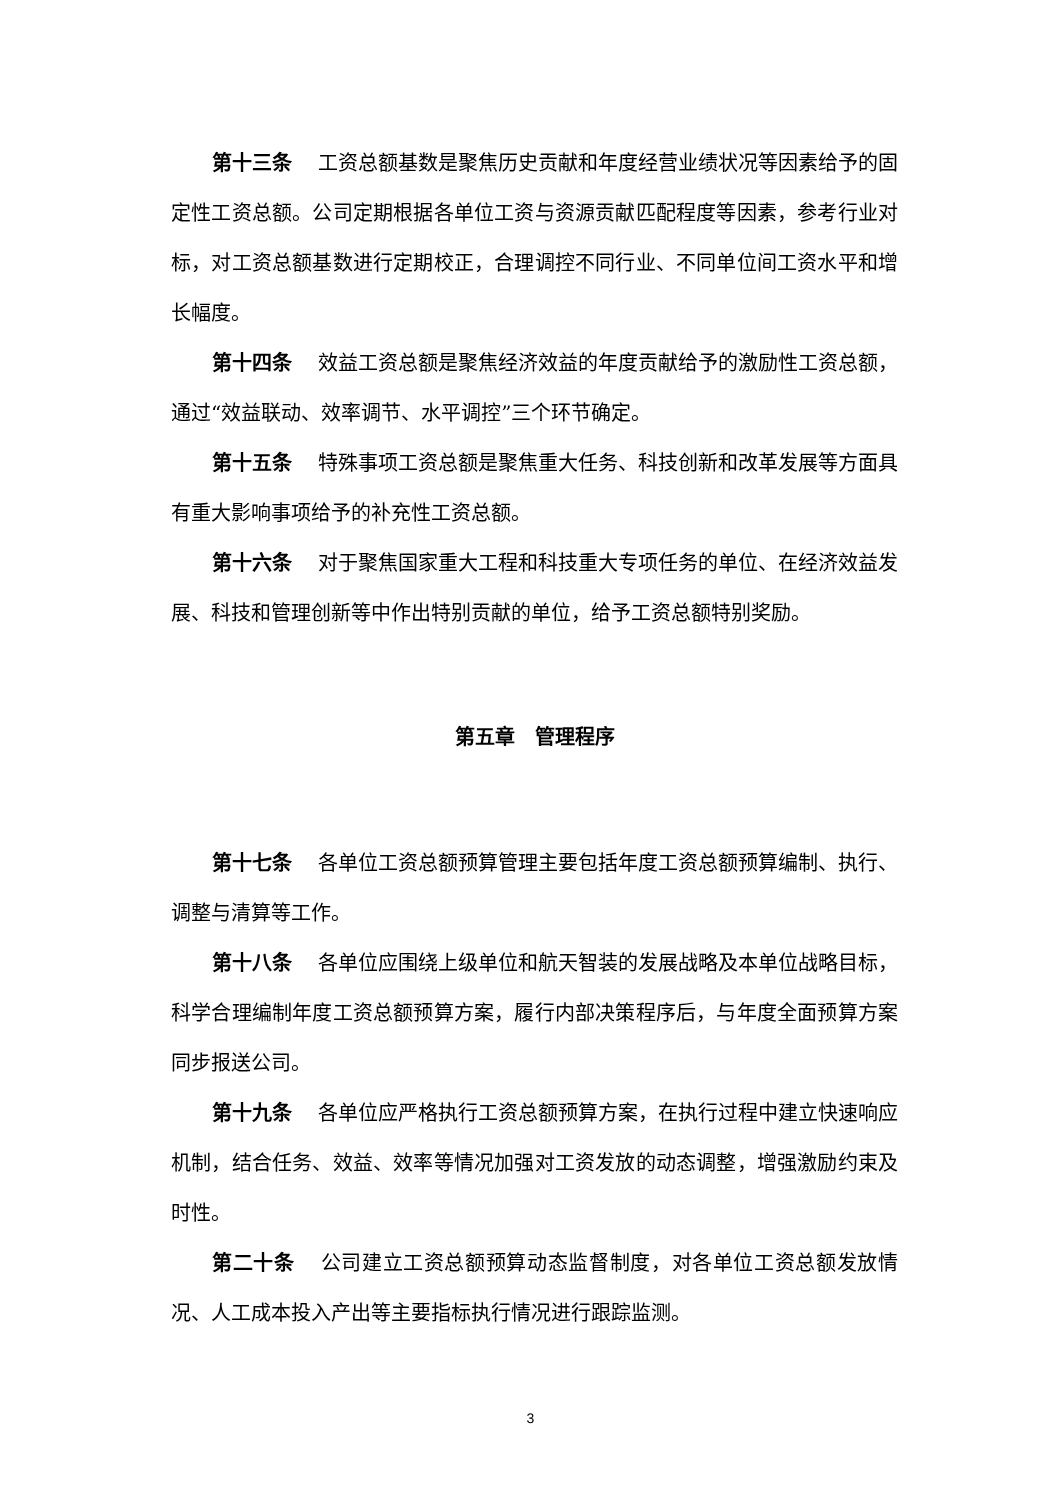第十三条 工资总额基数是聚焦历史贡献和年度经营业绩状况等因素给予的固定性工资总额。公司定期根据各单位工资与资源贡献匹配程度等因素，参考行业对标，对工资总额基数进行定期校正，合理调控不同行业、不同单位间工资水平和增长幅度。
第十四条 效益工资总额是聚焦经济效益的年度贡献给予的激励性工资总额，通过“效益联动、效率调节、水平调控”三个环节确定。
第十五条 特殊事项工资总额是聚焦重大任务、科技创新和改革发展等方面具有重大影响事项给予的补充性工资总额。
第十六条 对于聚焦国家重大工程和科技重大专项任务的单位、在经济效益发展、科技和管理创新等中作出特别贡献的单位，给予工资总额特别奖励。
第五章　管理程序
第十七条 各单位工资总额预算管理主要包括年度工资总额预算编制、执行、调整与清算等工作。
第十八条 各单位应围绕上级单位和航天智装的发展战略及本单位战略目标，科学合理编制年度工资总额预算方案，履行内部决策程序后，与年度全面预算方案同步报送公司。
第十九条 各单位应严格执行工资总额预算方案，在执行过程中建立快速响应机制，结合任务、效益、效率等情况加强对工资发放的动态调整，增强激励约束及时性。
第二十条 公司建立工资总额预算动态监督制度，对各单位工资总额发放情况、人工成本投入产出等主要指标执行情况进行跟踪监测。
3